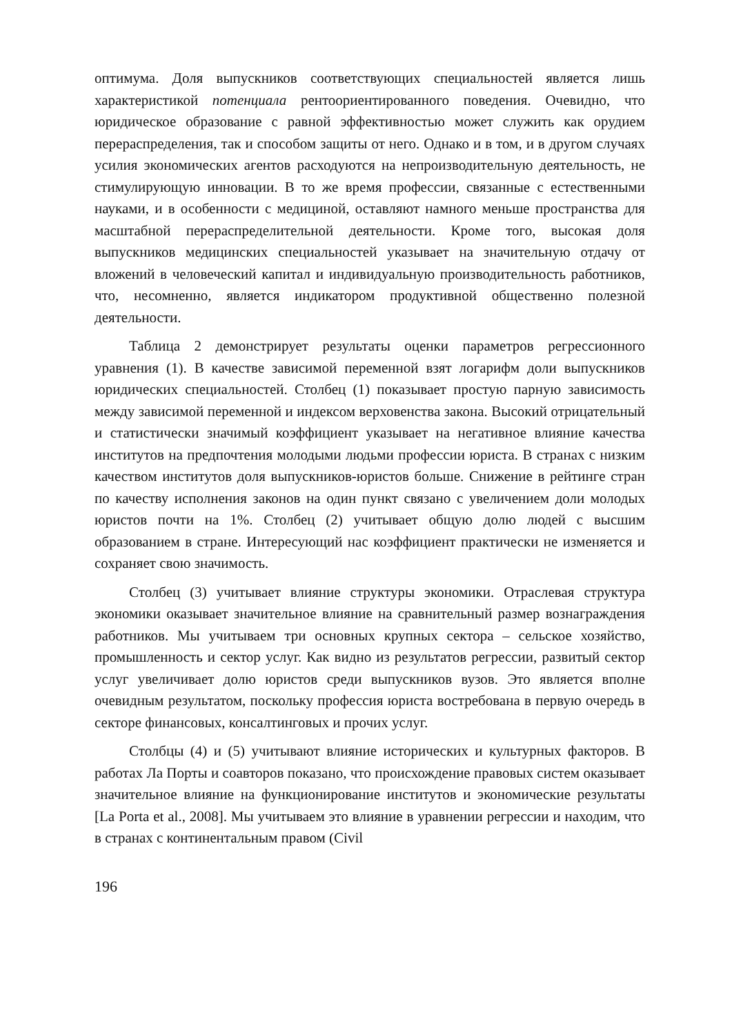оптимума. Доля выпускников соответствующих специальностей является лишь характеристикой потенциала рентоориентированного поведения. Очевидно, что юридическое образование с равной эффективностью может служить как орудием перераспределения, так и способом защиты от него. Однако и в том, и в другом случаях усилия экономических агентов расходуются на непроизводительную деятельность, не стимулирующую инновации. В то же время профессии, связанные с естественными науками, и в особенности с медициной, оставляют намного меньше пространства для масштабной перераспределительной деятельности. Кроме того, высокая доля выпускников медицинских специальностей указывает на значительную отдачу от вложений в человеческий капитал и индивидуальную производительность работников, что, несомненно, является индикатором продуктивной общественно полезной деятельности.
Таблица 2 демонстрирует результаты оценки параметров регрессионного уравнения (1). В качестве зависимой переменной взят логарифм доли выпускников юридических специальностей. Столбец (1) показывает простую парную зависимость между зависимой переменной и индексом верховенства закона. Высокий отрицательный и статистически значимый коэффициент указывает на негативное влияние качества институтов на предпочтения молодыми людьми профессии юриста. В странах с низким качеством институтов доля выпускников-юристов больше. Снижение в рейтинге стран по качеству исполнения законов на один пункт связано с увеличением доли молодых юристов почти на 1%. Столбец (2) учитывает общую долю людей с высшим образованием в стране. Интересующий нас коэффициент практически не изменяется и сохраняет свою значимость.
Столбец (3) учитывает влияние структуры экономики. Отраслевая структура экономики оказывает значительное влияние на сравнительный размер вознаграждения работников. Мы учитываем три основных крупных сектора – сельское хозяйство, промышленность и сектор услуг. Как видно из результатов регрессии, развитый сектор услуг увеличивает долю юристов среди выпускников вузов. Это является вполне очевидным результатом, поскольку профессия юриста востребована в первую очередь в секторе финансовых, консалтинговых и прочих услуг.
Столбцы (4) и (5) учитывают влияние исторических и культурных факторов. В работах Ла Порты и соавторов показано, что происхождение правовых систем оказывает значительное влияние на функционирование институтов и экономические результаты [La Porta et al., 2008]. Мы учитываем это влияние в уравнении регрессии и находим, что в странах с континентальным правом (Civil
196